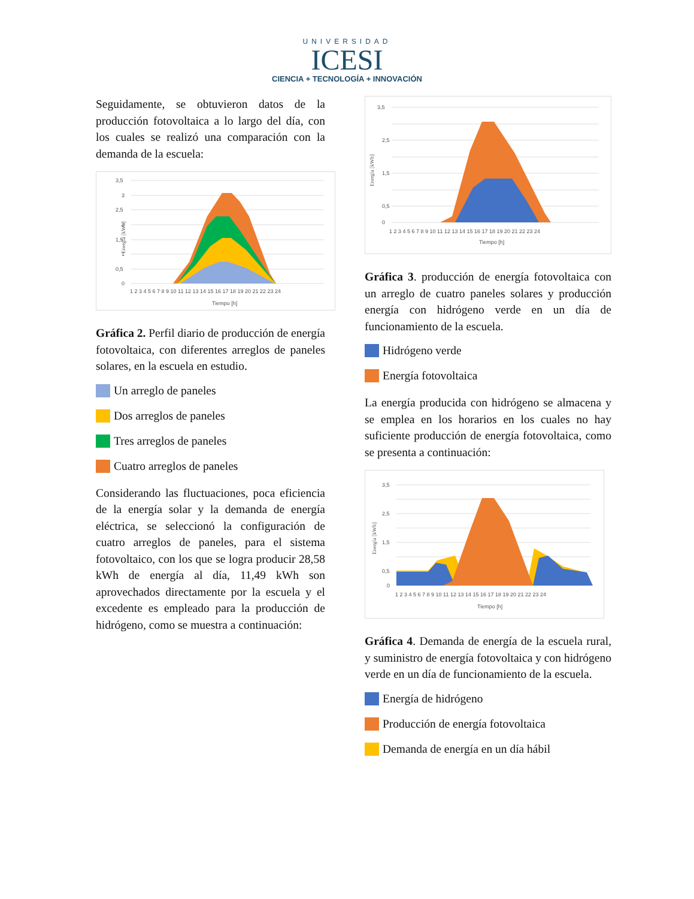UNIVERSIDAD
ICESI
CIENCIA + TECNOLOGÍA + INNOVACIÓN
Seguidamente, se obtuvieron datos de la producción fotovoltaica a lo largo del día, con los cuales se realizó una comparación con la demanda de la escuela:
Energía [kWh]
3,5
3
2,5
2
1,5
1
0,5
0
1 2 3 4 5 6 7 8 9 10 11 12 13 14 15 16 17 18 19 20 21 22 23 24
Tiempo [h]
Gráfica 2. Perfil diario de producción de energía fotovoltaica, con diferentes arreglos de paneles solares, en la escuela en estudio.
Un arreglo de paneles
Dos arreglos de paneles
Tres arreglos de paneles
Cuatro arreglos de paneles
Considerando las fluctuaciones, poca eficiencia de la energía solar y la demanda de energía eléctrica, se seleccionó la configuración de cuatro arreglos de paneles, para el sistema fotovoltaico, con los que se logra producir 28,58 kWh de energía al día, 11,49 kWh son aprovechados directamente por la escuela y el excedente es empleado para la producción de hidrógeno, como se muestra a continuación:
Energía [kWh]
3,5
2,5
1,5
0,5
0
1 2 3 4 5 6 7 8 9 10 11 12 13 14 15 16 17 18 19 20 21 22 23 24
Tiempo [h]
Gráfica 3. producción de energía fotovoltaica con un arreglo de cuatro paneles solares y producción energía con hidrógeno verde en un día de funcionamiento de la escuela.
Hidrógeno verde
Energía fotovoltaica
La energía producida con hidrógeno se almacena y se emplea en los horarios en los cuales no hay suficiente producción de energía fotovoltaica, como se presenta a continuación:
Energía [kWh]
3,5
2,5
1,5
0,5
0
1 2 3 4 5 6 7 8 9 10 11 12 13 14 15 16 17 18 19 20 21 22 23 24
Tiempo [h]
Gráfica 4. Demanda de energía de la escuela rural, y suministro de energía fotovoltaica y con hidrógeno verde en un día de funcionamiento de la escuela.
Energía de hidrógeno
Producción de energía fotovoltaica
Demanda de energía en un día hábil